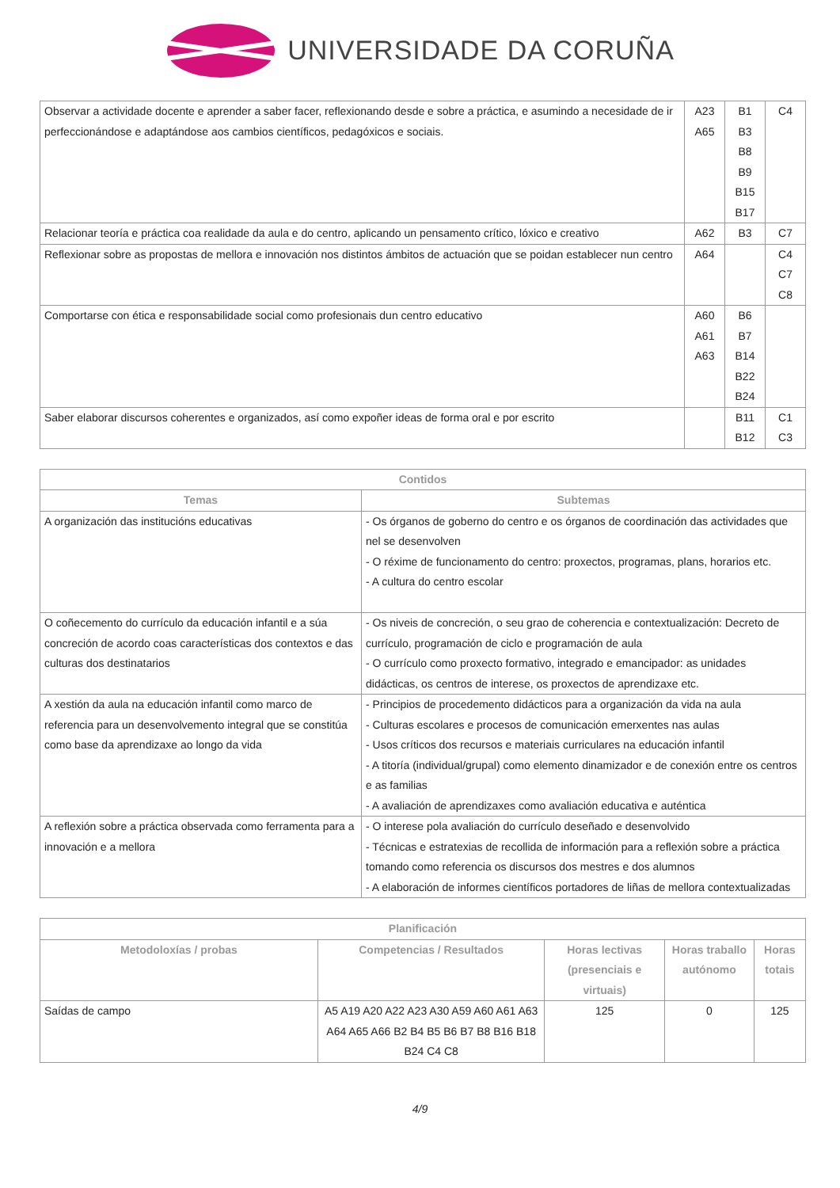UNIVERSIDADE DA CORUÑA
| Observar a actividade docente e aprender a saber facer, reflexionando desde e sobre a práctica, e asumindo a necesidade de ir perfeccionándose e adaptándose aos cambios científicos, pedagóxicos e sociais. | A23 A65 | B1 B3 B8 B9 B15 B17 | C4 |
| Relacionar teoría e práctica coa realidade da aula e do centro, aplicando un pensamento crítico, lóxico e creativo | A62 | B3 | C7 |
| Reflexionar sobre as propostas de mellora e innovación nos distintos ámbitos de actuación que se poidan establecer nun centro | A64 | | C4 C7 C8 |
| Comportarse con ética e responsabilidade social como profesionais dun centro educativo | A60 A61 A63 | B6 B7 B14 B22 B24 | |
| Saber elaborar discursos coherentes e organizados, así como expoñer ideas de forma oral e por escrito | | B11 B12 | C1 C3 |
| Contidos | |
| --- | --- |
| Temas | Subtemas |
| A organización das institucións educativas | - Os órganos de goberno do centro e os órganos de coordinación das actividades que nel se desenvolven - O réxime de funcionamento do centro: proxectos, programas, plans, horarios etc. - A cultura do centro escolar |
| O coñecemento do currículo da educación infantil e a súa concreción de acordo coas características dos contextos e das culturas dos destinatarios | - Os niveis de concreción, o seu grao de coherencia e contextualización: Decreto de currículo, programación de ciclo e programación de aula - O currículo como proxecto formativo, integrado e emancipador: as unidades didácticas, os centros de interese, os proxectos de aprendizaxe etc. |
| A xestión da aula na educación infantil como marco de referencia para un desenvolvemento integral que se constitúa como base da aprendizaxe ao longo da vida | - Principios de procedemento didácticos para a organización da vida na aula - Culturas escolares e procesos de comunicación emerxentes nas aulas - Usos críticos dos recursos e materiais curriculares na educación infantil - A titoría (individual/grupal) como elemento dinamizador e de conexión entre os centros e as familias - A avaliación de aprendizaxes como avaliación educativa e auténtica |
| A reflexión sobre a práctica observada como ferramenta para a innovación e a mellora | - O interese pola avaliación do currículo deseñado e desenvolvido - Técnicas e estratexias de recollida de información para a reflexión sobre a práctica tomando como referencia os discursos dos mestres e dos alumnos - A elaboración de informes científicos portadores de liñas de mellora contextualizadas |
| Planificación | | | | |
| --- | --- | --- | --- | --- |
| Metodoloxías / probas | Competencias / Resultados | Horas lectivas (presenciais e virtuais) | Horas traballo autónomo | Horas totais |
| Saídas de campo | A5 A19 A20 A22 A23 A30 A59 A60 A61 A63 A64 A65 A66 B2 B4 B5 B6 B7 B8 B16 B18 B24 C4 C8 | 125 | 0 | 125 |
4/9